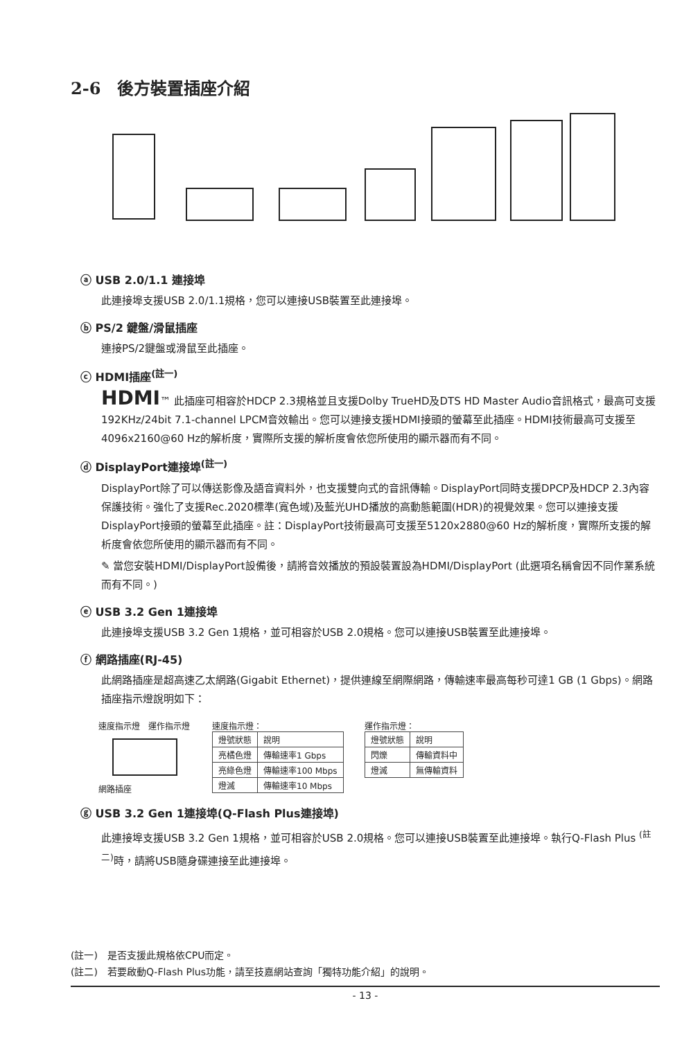2-6　後方裝置插座介紹
ⓐ USB 2.0/1.1 連接埠
此連接埠支援USB 2.0/1.1規格，您可以連接USB裝置至此連接埠。
ⓑ PS/2 鍵盤/滑鼠插座
連接PS/2鍵盤或滑鼠至此插座。
ⓒ HDMI插座<sup>(註一)</sup>
HDMI™ 此插座可相容於HDCP 2.3規格並且支援Dolby TrueHD及DTS HD Master Audio音訊格式，最高可支援192KHz/24bit 7.1-channel LPCM音效輸出。您可以連接支援HDMI接頭的螢幕至此插座。HDMI技術最高可支援至4096x2160@60 Hz的解析度，實際所支援的解析度會依您所使用的顯示器而有不同。
ⓓ DisplayPort連接埠<sup>(註一)</sup>
DisplayPort除了可以傳送影像及語音資料外，也支援雙向式的音訊傳輸。DisplayPort同時支援DPCP及HDCP 2.3內容保護技術。強化了支援Rec.2020標準(寬色域)及藍光UHD播放的高動態範圍(HDR)的視覺效果。您可以連接支援DisplayPort接頭的螢幕至此插座。註：DisplayPort技術最高可支援至5120x2880@60 Hz的解析度，實際所支援的解析度會依您所使用的顯示器而有不同。
✎ 當您安裝HDMI/DisplayPort設備後，請將音效播放的預設裝置設為HDMI/DisplayPort (此選項名稱會因不同作業系統而有不同。)
ⓔ USB 3.2 Gen 1連接埠
此連接埠支援USB 3.2 Gen 1規格，並可相容於USB 2.0規格。您可以連接USB裝置至此連接埠。
ⓕ 網路插座(RJ-45)
此網路插座是超高速乙太網路(Gigabit Ethernet)，提供連線至網際網路，傳輸速率最高每秒可達1 GB (1 Gbps)。網路插座指示燈說明如下：
速度指示燈　運作指示燈
網路插座
速度指示燈：
| 燈號狀態 | 說明 |
| 亮橘色燈 | 傳輸速率1 Gbps |
| 亮綠色燈 | 傳輸速率100 Mbps |
| 燈滅 | 傳輸速率10 Mbps |
運作指示燈：
| 燈號狀態 | 說明 |
| 閃爍 | 傳輸資料中 |
| 燈滅 | 無傳輸資料 |
ⓖ USB 3.2 Gen 1連接埠(Q-Flash Plus連接埠)
此連接埠支援USB 3.2 Gen 1規格，並可相容於USB 2.0規格。您可以連接USB裝置至此連接埠。執行Q-Flash Plus <sup>(註二)</sup>時，請將USB隨身碟連接至此連接埠。
(註一)　是否支援此規格依CPU而定。
(註二)　若要啟動Q-Flash Plus功能，請至技嘉網站查詢「獨特功能介紹」的說明。
- 13 -